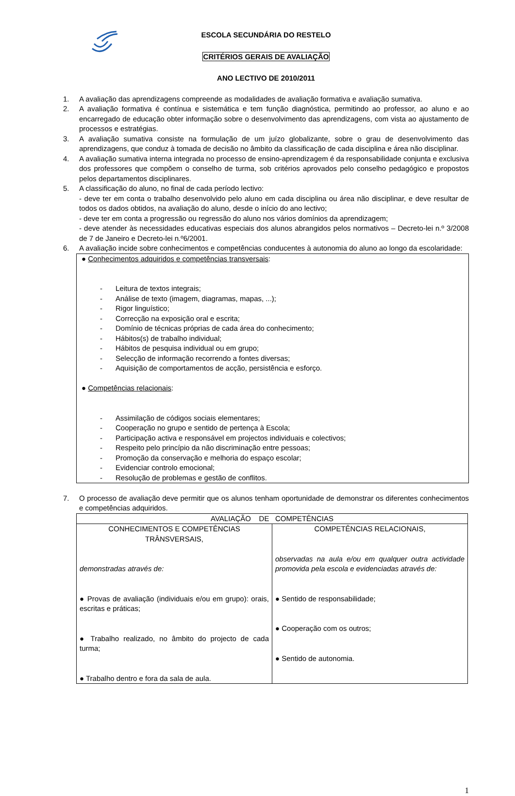ESCOLA SECUNDÁRIA DO RESTELO
CRITÉRIOS GERAIS DE AVALIAÇÃO
ANO LECTIVO DE 2010/2011
1. A avaliação das aprendizagens compreende as modalidades de avaliação formativa e avaliação sumativa.
2. A avaliação formativa é contínua e sistemática e tem função diagnóstica, permitindo ao professor, ao aluno e ao encarregado de educação obter informação sobre o desenvolvimento das aprendizagens, com vista ao ajustamento de processos e estratégias.
3. A avaliação sumativa consiste na formulação de um juízo globalizante, sobre o grau de desenvolvimento das aprendizagens, que conduz à tomada de decisão no âmbito da classificação de cada disciplina e área não disciplinar.
4. A avaliação sumativa interna integrada no processo de ensino-aprendizagem é da responsabilidade conjunta e exclusiva dos professores que compõem o conselho de turma, sob critérios aprovados pelo conselho pedagógico e propostos pelos departamentos disciplinares.
5. A classificação do aluno, no final de cada período lectivo:
- deve ter em conta o trabalho desenvolvido pelo aluno em cada disciplina ou área não disciplinar, e deve resultar de todos os dados obtidos, na avaliação do aluno, desde o início do ano lectivo;
- deve ter em conta a progressão ou regressão do aluno nos vários domínios da aprendizagem;
- deve atender às necessidades educativas especiais dos alunos abrangidos pelos normativos – Decreto-lei n.º 3/2008 de 7 de Janeiro e Decreto-lei n.º6/2001.
6. A avaliação incide sobre conhecimentos e competências conducentes à autonomia do aluno ao longo da escolaridade:
● Conhecimentos adquiridos e competências transversais:
- Leitura de textos integrais;
- Análise de texto (imagem, diagramas, mapas, ...);
- Rigor linguístico;
- Correcção na exposição oral e escrita;
- Domínio de técnicas próprias de cada área do conhecimento;
- Hábitos(s) de trabalho individual;
- Hábitos de pesquisa individual ou em grupo;
- Selecção de informação recorrendo a fontes diversas;
- Aquisição de comportamentos de acção, persistência e esforço.
● Competências relacionais:
- Assimilação de códigos sociais elementares;
- Cooperação no grupo e sentido de pertença à Escola;
- Participação activa e responsável em projectos individuais e colectivos;
- Respeito pelo princípio da não discriminação entre pessoas;
- Promoção da conservação e melhoria do espaço escolar;
- Evidenciar controlo emocional;
- Resolução de problemas e gestão de conflitos.
7. O processo de avaliação deve permitir que os alunos tenham oportunidade de demonstrar os diferentes conhecimentos e competências adquiridos.
| AVALIAÇÃO DE COMPETÊNCIAS | |
| CONHECIMENTOS E COMPETÊNCIAS TRÂNSVERSAIS, demonstradas através de: ● Provas de avaliação (individuais e/ou em grupo): orais, escritas e práticas; ● Trabalho realizado, no âmbito do projecto de cada turma; ● Trabalho dentro e fora da sala de aula. | COMPETÊNCIAS RELACIONAIS, observadas na aula e/ou em qualquer outra actividade promovida pela escola e evidenciadas através de: ● Sentido de responsabilidade; ● Cooperação com os outros; ● Sentido de autonomia. |
1